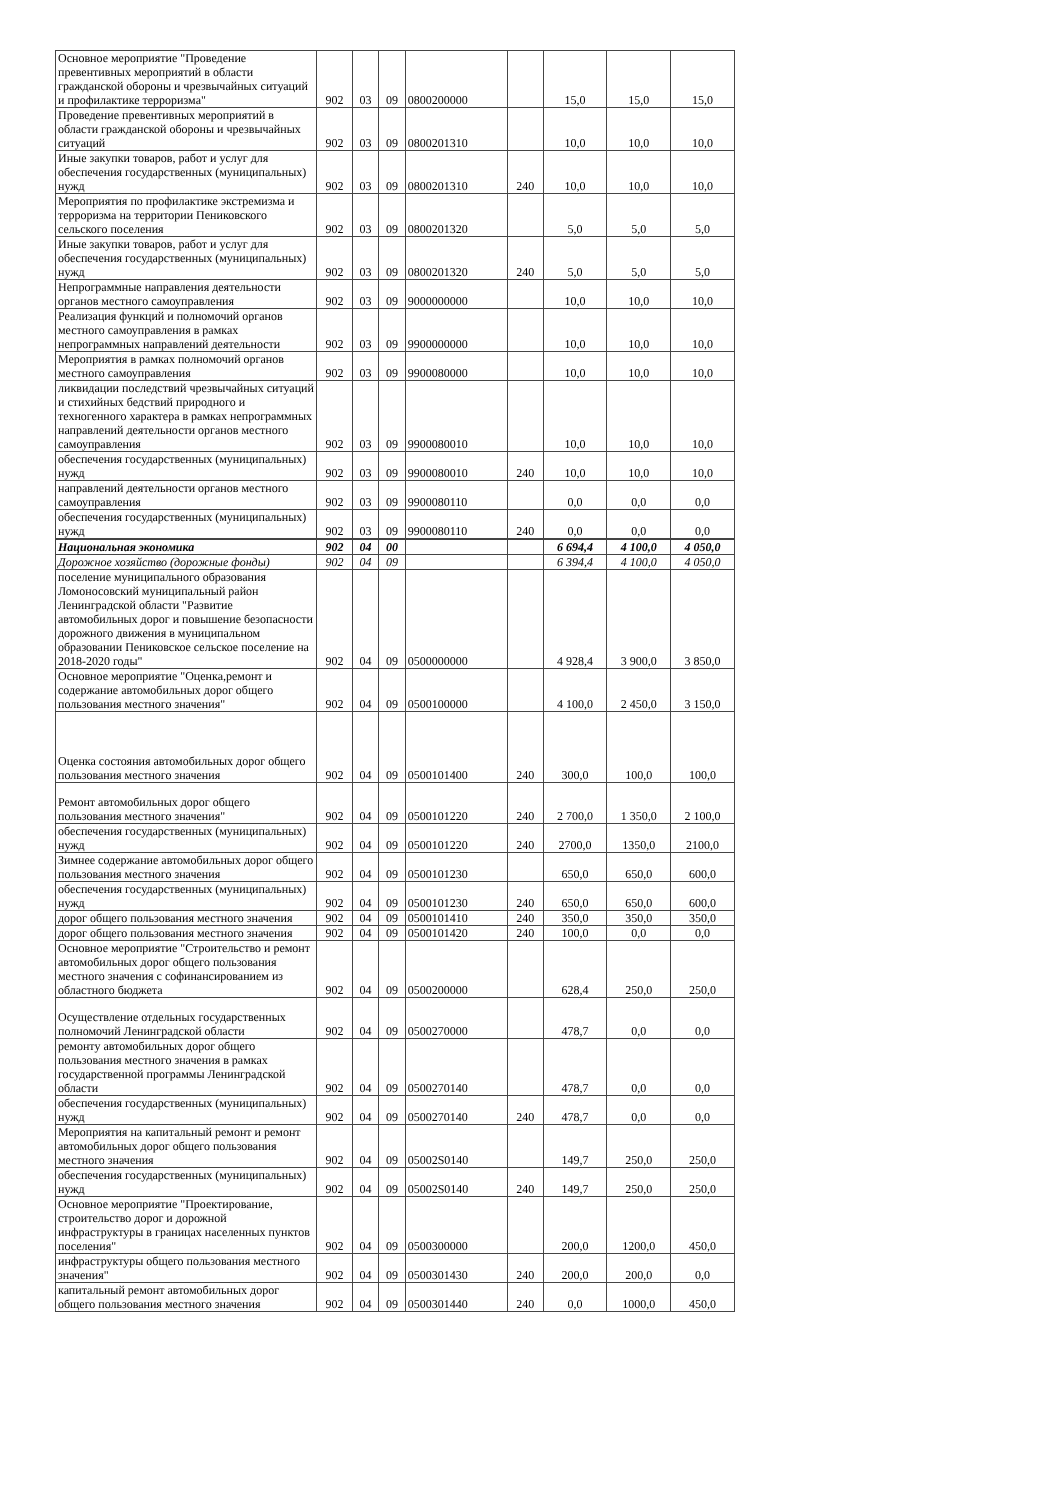| Основное мероприятие "Проведение превентивных мероприятий в области гражданской обороны и чрезвычайных ситуаций и профилактике терроризма" | 902 | 03 | 09 | 0800200000 | | 15,0 | 15,0 | 15,0 |
| Проведение превентивных мероприятий в области гражданской обороны и чрезвычайных ситуаций | 902 | 03 | 09 | 0800201310 | | 10,0 | 10,0 | 10,0 |
| Иные закупки товаров, работ и услуг для обеспечения государственных (муниципальных) нужд | 902 | 03 | 09 | 0800201310 | 240 | 10,0 | 10,0 | 10,0 |
| Мероприятия по профилактике экстремизма и терроризма на территории Пениковского сельского поселения | 902 | 03 | 09 | 0800201320 | | 5,0 | 5,0 | 5,0 |
| Иные закупки товаров, работ и услуг для обеспечения государственных (муниципальных) нужд | 902 | 03 | 09 | 0800201320 | 240 | 5,0 | 5,0 | 5,0 |
| Непрограммные направления деятельности органов местного самоуправления | 902 | 03 | 09 | 9000000000 | | 10,0 | 10,0 | 10,0 |
| Реализация функций и полномочий органов местного самоуправления в рамках непрограммных направлений деятельности | 902 | 03 | 09 | 9900000000 | | 10,0 | 10,0 | 10,0 |
| Мероприятия в рамках полномочий органов местного самоуправления | 902 | 03 | 09 | 9900080000 | | 10,0 | 10,0 | 10,0 |
| ликвидации последствий чрезвычайных ситуаций и стихийных бедствий природного и техногенного характера в рамках непрограммных направлений деятельности органов местного самоуправления | 902 | 03 | 09 | 9900080010 | | 10,0 | 10,0 | 10,0 |
| обеспечения государственных (муниципальных) нужд | 902 | 03 | 09 | 9900080010 | 240 | 10,0 | 10,0 | 10,0 |
| направлений деятельности органов местного самоуправления | 902 | 03 | 09 | 9900080110 | | 0,0 | 0,0 | 0,0 |
| обеспечения государственных (муниципальных) нужд | 902 | 03 | 09 | 9900080110 | 240 | 0,0 | 0,0 | 0,0 |
| Национальная экономика | 902 | 04 | 00 | | | 6 694,4 | 4 100,0 | 4 050,0 |
| Дорожное хозяйство (дорожные фонды) | 902 | 04 | 09 | | | 6 394,4 | 4 100,0 | 4 050,0 |
| поселение муниципального образования Ломоносовский муниципальный район Ленинградской области "Развитие автомобильных дорог и повышение безопасности дорожного движения в муниципальном образовании Пениковское сельское поселение на 2018-2020 годы" | 902 | 04 | 09 | 0500000000 | | 4 928,4 | 3 900,0 | 3 850,0 |
| Основное мероприятие "Оценка,ремонт и содержание автомобильных дорог общего пользования местного значения" | 902 | 04 | 09 | 0500100000 | | 4 100,0 | 2 450,0 | 3 150,0 |
| Оценка состояния автомобильных дорог общего пользования местного значения | 902 | 04 | 09 | 0500101400 | 240 | 300,0 | 100,0 | 100,0 |
| Ремонт автомобильных дорог общего пользования местного значения" | 902 | 04 | 09 | 0500101220 | 240 | 2 700,0 | 1 350,0 | 2 100,0 |
| обеспечения государственных (муниципальных) нужд | 902 | 04 | 09 | 0500101220 | 240 | 2700,0 | 1350,0 | 2100,0 |
| Зимнее содержание автомобильных дорог общего пользования местного значения | 902 | 04 | 09 | 0500101230 | | 650,0 | 650,0 | 600,0 |
| обеспечения государственных (муниципальных) нужд | 902 | 04 | 09 | 0500101230 | 240 | 650,0 | 650,0 | 600,0 |
| дорог общего пользования местного значения | 902 | 04 | 09 | 0500101410 | 240 | 350,0 | 350,0 | 350,0 |
| дорог общего пользования местного значения | 902 | 04 | 09 | 0500101420 | 240 | 100,0 | 0,0 | 0,0 |
| Основное мероприятие "Строительство и ремонт автомобильных дорог общего пользования местного значения с софинансированием из областного бюджета | 902 | 04 | 09 | 0500200000 | | 628,4 | 250,0 | 250,0 |
| Осуществление отдельных государственных полномочий Ленинградской области | 902 | 04 | 09 | 0500270000 | | 478,7 | 0,0 | 0,0 |
| ремонту автомобильных дорог общего пользования местного значения в рамках государственной программы Ленинградской области | 902 | 04 | 09 | 0500270140 | | 478,7 | 0,0 | 0,0 |
| обеспечения государственных (муниципальных) нужд | 902 | 04 | 09 | 0500270140 | 240 | 478,7 | 0,0 | 0,0 |
| Мероприятия на капитальный ремонт и ремонт автомобильных дорог общего пользования местного значения | 902 | 04 | 09 | 05002S0140 | | 149,7 | 250,0 | 250,0 |
| обеспечения государственных (муниципальных) нужд | 902 | 04 | 09 | 05002S0140 | 240 | 149,7 | 250,0 | 250,0 |
| Основное мероприятие "Проектирование, строительство дорог и дорожной инфраструктуры в границах населенных пунктов поселения" | 902 | 04 | 09 | 0500300000 | | 200,0 | 1200,0 | 450,0 |
| инфраструктуры общего пользования местного значения" | 902 | 04 | 09 | 0500301430 | 240 | 200,0 | 200,0 | 0,0 |
| капитальный ремонт автомобильных дорог общего пользования местного значения | 902 | 04 | 09 | 0500301440 | 240 | 0,0 | 1000,0 | 450,0 |